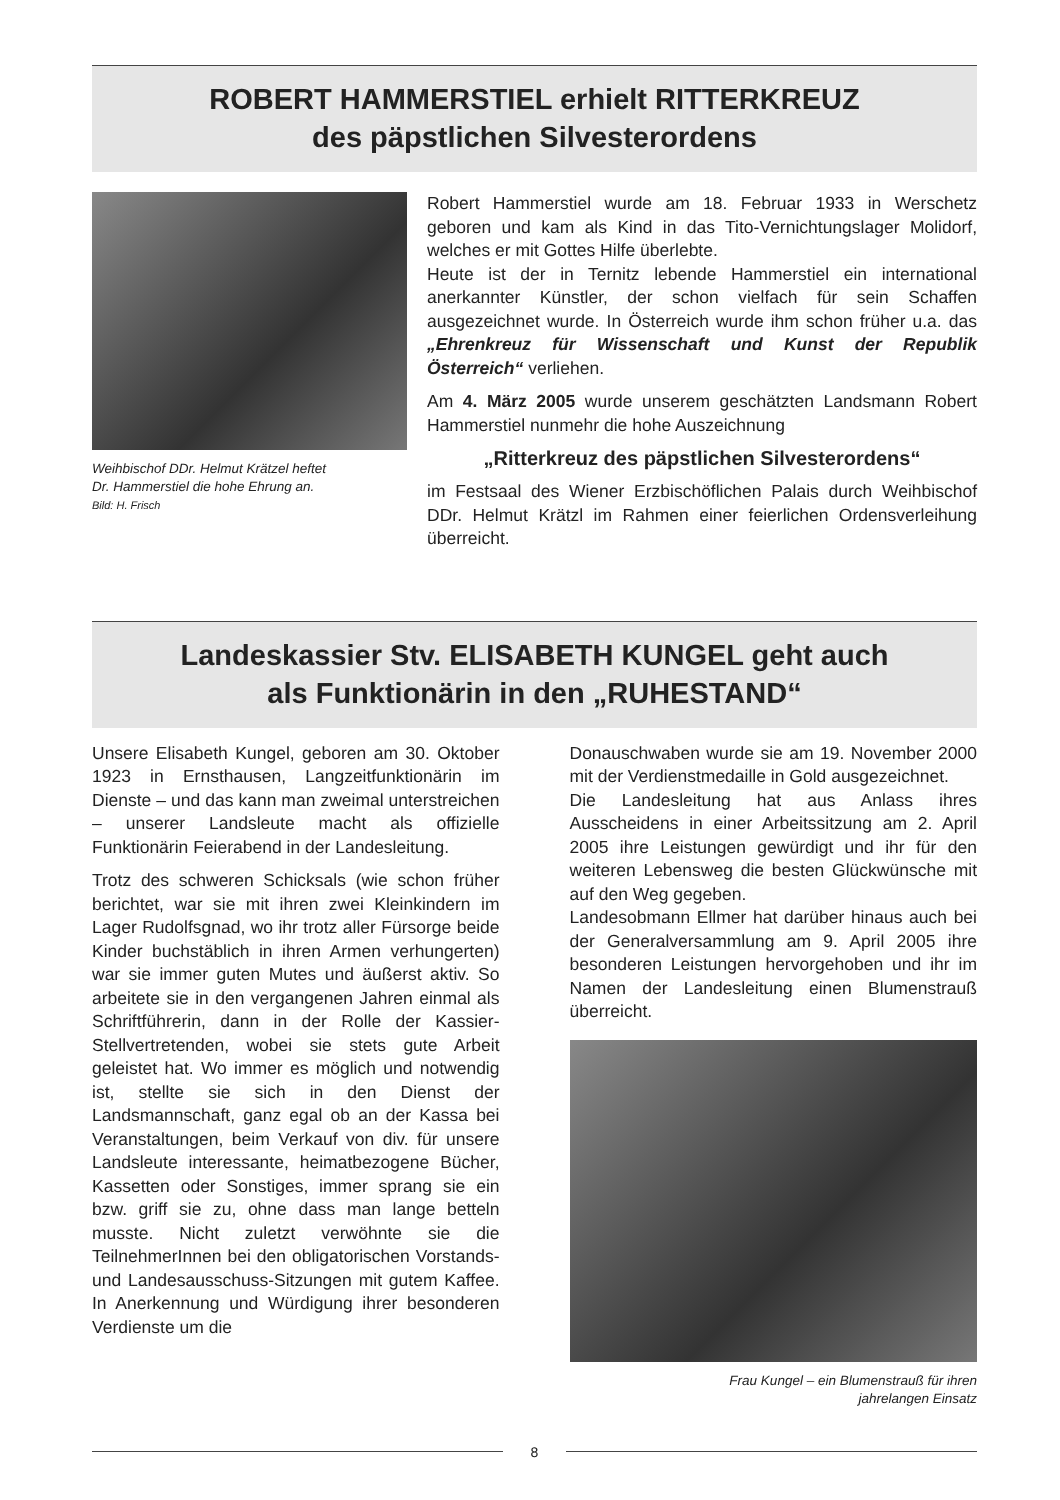ROBERT HAMMERSTIEL erhielt RITTERKREUZ
des päpstlichen Silvesterordens
Weihbischof DDr. Helmut Krätzel heftet
Dr. Hammerstiel die hohe Ehrung an.
Bild: H. Frisch
Robert Hammerstiel wurde am 18. Februar 1933 in Werschetz geboren und kam als Kind in das Tito-Vernichtungslager Molidorf, welches er mit Gottes Hilfe überlebte.
Heute ist der in Ternitz lebende Hammerstiel ein international anerkannter Künstler, der schon vielfach für sein Schaffen ausgezeichnet wurde. In Österreich wurde ihm schon früher u.a. das „Ehrenkreuz für Wissenschaft und Kunst der Republik Österreich“ verliehen.
Am 4. März 2005 wurde unserem geschätzten Landsmann Robert Hammerstiel nunmehr die hohe Auszeichnung
„Ritterkreuz des päpstlichen Silvesterordens“
im Festsaal des Wiener Erzbischöflichen Palais durch Weihbischof DDr. Helmut Krätzl im Rahmen einer feierlichen Ordensverleihung überreicht.
Landeskassier Stv. ELISABETH KUNGEL geht auch
als Funktionärin in den „RUHESTAND“
Unsere Elisabeth Kungel, geboren am 30. Oktober 1923 in Ernsthausen, Langzeitfunktionärin im Dienste – und das kann man zweimal unterstreichen – unserer Landsleute macht als offizielle Funktionärin Feierabend in der Landesleitung.
Trotz des schweren Schicksals (wie schon früher berichtet, war sie mit ihren zwei Kleinkindern im Lager Rudolfsgnad, wo ihr trotz aller Fürsorge beide Kinder buchstäblich in ihren Armen verhungerten) war sie immer guten Mutes und äußerst aktiv. So arbeitete sie in den vergangenen Jahren einmal als Schriftführerin, dann in der Rolle der Kassier-Stellvertretenden, wobei sie stets gute Arbeit geleistet hat. Wo immer es möglich und notwendig ist, stellte sie sich in den Dienst der Landsmannschaft, ganz egal ob an der Kassa bei Veranstaltungen, beim Verkauf von div. für unsere Landsleute interessante, heimatbezogene Bücher, Kassetten oder Sonstiges, immer sprang sie ein bzw. griff sie zu, ohne dass man lange betteln musste. Nicht zuletzt verwöhnte sie die TeilnehmerInnen bei den obligatorischen Vorstands- und Landesausschuss-Sitzungen mit gutem Kaffee. In Anerkennung und Würdigung ihrer besonderen Verdienste um die
Donauschwaben wurde sie am 19. November 2000 mit der Verdienstmedaille in Gold ausgezeichnet.
Die Landesleitung hat aus Anlass ihres Ausscheidens in einer Arbeitssitzung am 2. April 2005 ihre Leistungen gewürdigt und ihr für den weiteren Lebensweg die besten Glückwünsche mit auf den Weg gegeben.
Landesobmann Ellmer hat darüber hinaus auch bei der Generalversammlung am 9. April 2005 ihre besonderen Leistungen hervorgehoben und ihr im Namen der Landesleitung einen Blumenstrauß überreicht.
Frau Kungel – ein Blumenstrauß für ihren
jahrelangen Einsatz
8